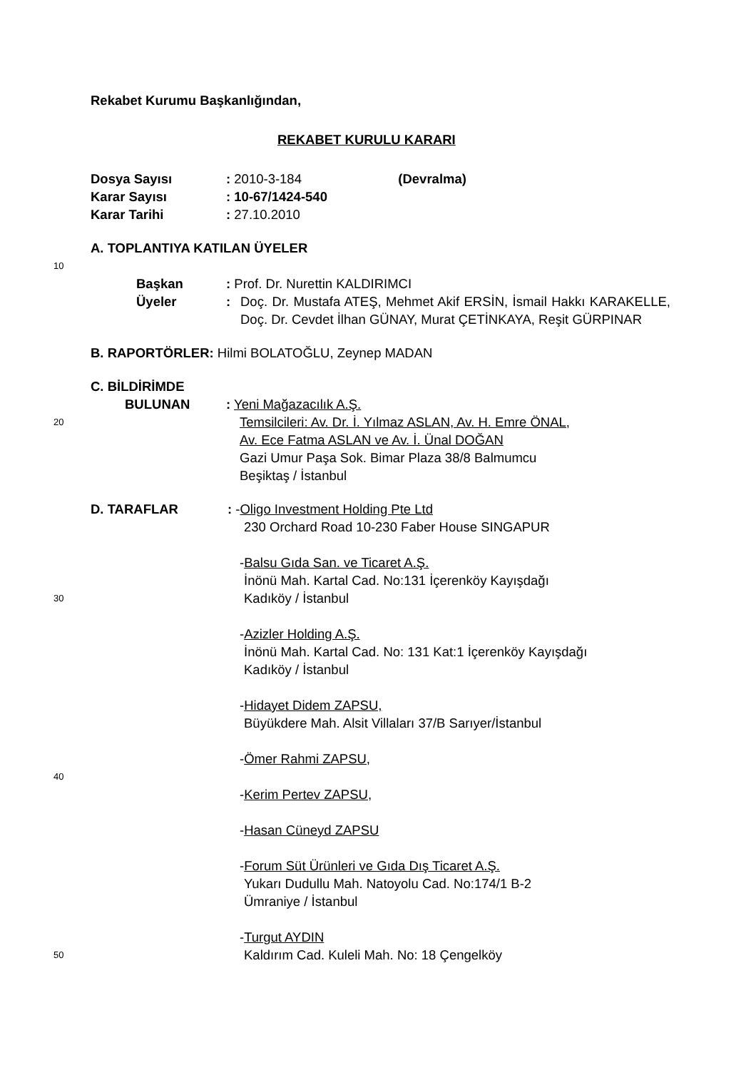Rekabet Kurumu Başkanlığından,
REKABET KURULU KARARI
Dosya Sayısı: 2010-3-184 (Devralma)
Karar Sayısı: 10-67/1424-540
Karar Tarihi: 27.10.2010
A. TOPLANTIYA KATILAN ÜYELER
10
Başkan: Prof. Dr. Nurettin KALDIRIMCI
Üyeler: Doç. Dr. Mustafa ATEŞ, Mehmet Akif ERSİN, İsmail Hakkı KARAKELLE, Doç. Dr. Cevdet İlhan GÜNAY, Murat ÇETİNKAYA, Reşit GÜRPINAR
B. RAPORTÖRLER: Hilmi BOLATOĞLU, Zeynep MADAN
C. BİLDİRİMDE
BULUNAN: Yeni Mağazacılık A.Ş.
20 Temsilcileri: Av. Dr. İ. Yılmaz ASLAN, Av. H. Emre ÖNAL,
Av. Ece Fatma ASLAN ve Av. İ. Ünal DOĞAN
Gazi Umur Paşa Sok. Bimar Plaza 38/8 Balmumcu
Beşiktaş / İstanbul
D. TARAFLAR: -Oligo Investment Holding Pte Ltd
230 Orchard Road 10-230 Faber House SINGAPUR
-Balsu Gıda San. ve Ticaret A.Ş.
İnönü Mah. Kartal Cad. No:131 İçerenköy Kayışdağı
30 Kadıköy / İstanbul
-Azizler Holding A.Ş.
İnönü Mah. Kartal Cad. No: 131 Kat:1 İçerenköy Kayışdağı
Kadıköy / İstanbul
-Hidayet Didem ZAPSU,
Büyükdere Mah. Alsit Villaları 37/B Sarıyer/İstanbul
-Ömer Rahmi ZAPSU,
40
-Kerim Pertev ZAPSU,
-Hasan Cüneyd ZAPSU
-Forum Süt Ürünleri ve Gıda Dış Ticaret A.Ş.
Yukarı Dudullu Mah. Natoyolu Cad. No:174/1 B-2
Ümraniye / İstanbul
-Turgut AYDIN
50 Kaldırım Cad. Kuleli Mah. No: 18 Çengelköy